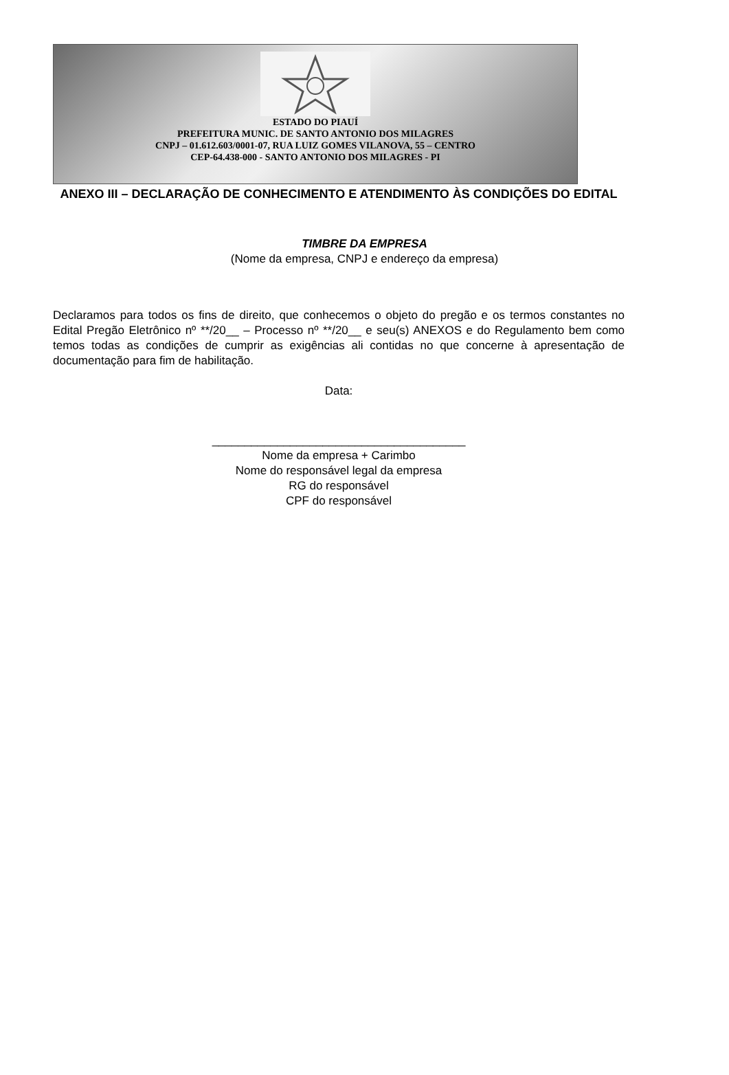ESTADO DO PIAUÍ
PREFEITURA MUNIC. DE SANTO ANTONIO DOS MILAGRES
CNPJ – 01.612.603/0001-07, RUA LUIZ GOMES VILANOVA, 55 – CENTRO
CEP-64.438-000 - SANTO ANTONIO DOS MILAGRES - PI
ANEXO III – DECLARAÇÃO DE CONHECIMENTO E ATENDIMENTO ÀS CONDIÇÕES DO EDITAL
TIMBRE DA EMPRESA
(Nome da empresa, CNPJ e endereço da empresa)
Declaramos para todos os fins de direito, que conhecemos o objeto do pregão e os termos constantes no Edital Pregão Eletrônico nº **/20__ – Processo nº **/20__ e seu(s) ANEXOS e do Regulamento bem como temos todas as condições de cumprir as exigências ali contidas no que concerne à apresentação de documentação para fim de habilitação.
Data:
_______________________________________
Nome da empresa + Carimbo
Nome do responsável legal da empresa
RG do responsável
CPF do responsável